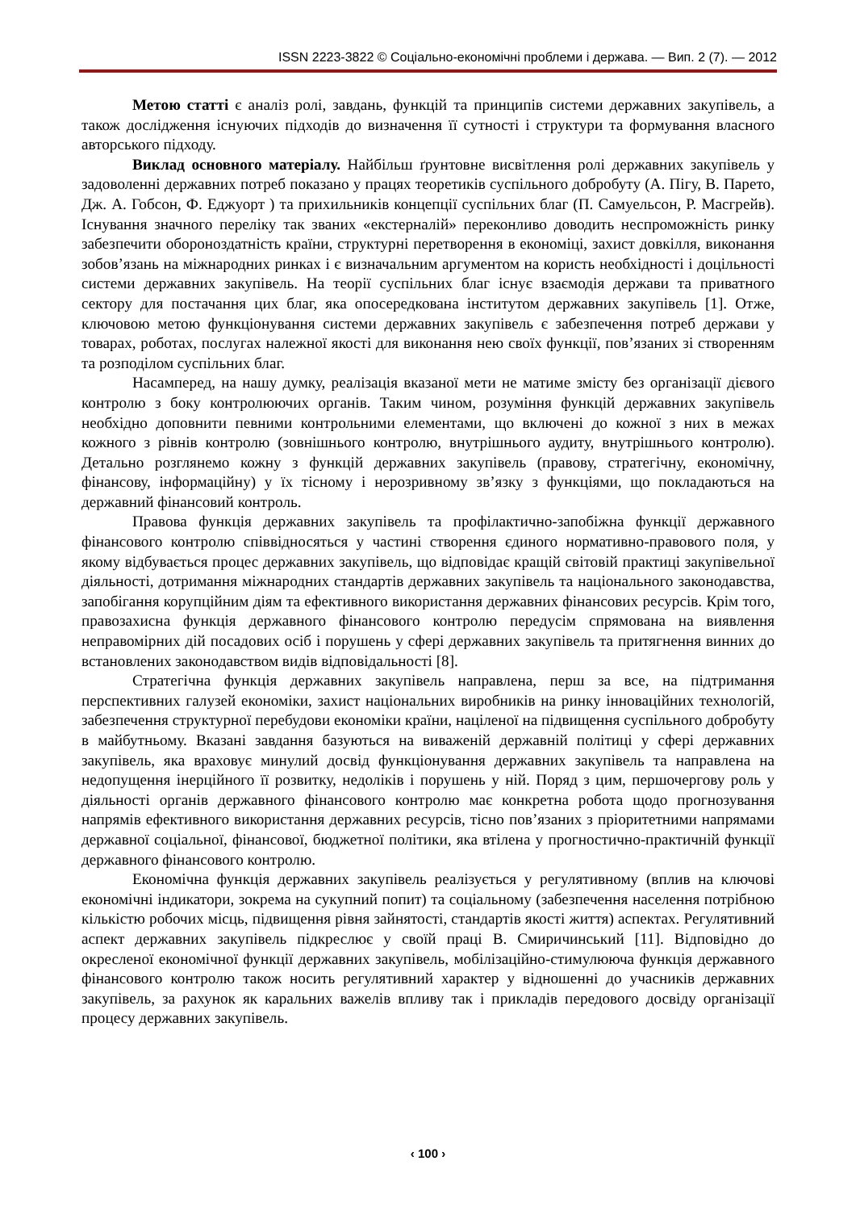ISSN 2223-3822 © Соціально-економічні проблеми і держава. — Вип. 2 (7). — 2012
Метою статті є аналіз ролі, завдань, функцій та принципів системи державних закупівель, а також дослідження існуючих підходів до визначення її сутності і структури та формування власного авторського підходу.
Виклад основного матеріалу. Найбільш ґрунтовне висвітлення ролі державних закупівель у задоволенні державних потреб показано у працях теоретиків суспільного добробуту (А. Пігу, В. Парето, Дж. А. Гобсон, Ф. Еджуорт ) та прихильників концепції суспільних благ (П. Самуельсон, Р. Масгрейв). Існування значного переліку так званих «екстерналій» переконливо доводить неспроможність ринку забезпечити обороноздатність країни, структурні перетворення в економіці, захист довкілля, виконання зобов’язань на міжнародних ринках і є визначальним аргументом на користь необхідності і доцільності системи державних закупівель. На теорії суспільних благ існує взаємодія держави та приватного сектору для постачання цих благ, яка опосередкована інститутом державних закупівель [1]. Отже, ключовою метою функціонування системи державних закупівель є забезпечення потреб держави у товарах, роботах, послугах належної якості для виконання нею своїх функції, пов’язаних зі створенням та розподілом суспільних благ.
Насамперед, на нашу думку, реалізація вказаної мети не матиме змісту без організації дієвого контролю з боку контролюючих органів. Таким чином, розуміння функцій державних закупівель необхідно доповнити певними контрольними елементами, що включені до кожної з них в межах кожного з рівнів контролю (зовнішнього контролю, внутрішнього аудиту, внутрішнього контролю). Детально розглянемо кожну з функцій державних закупівель (правову, стратегічну, економічну, фінансову, інформаційну) у їх тісному і нерозривному зв’язку з функціями, що покладаються на державний фінансовий контроль.
Правова функція державних закупівель та профілактично-запобіжна функції державного фінансового контролю співвідносяться у частині створення єдиного нормативно-правового поля, у якому відбувається процес державних закупівель, що відповідає кращій світовій практиці закупівельної діяльності, дотримання міжнародних стандартів державних закупівель та національного законодавства, запобігання корупційним діям та ефективного використання державних фінансових ресурсів. Крім того, правозахисна функція державного фінансового контролю передусім спрямована на виявлення неправомірних дій посадових осіб і порушень у сфері державних закупівель та притягнення винних до встановлених законодавством видів відповідальності [8].
Стратегічна функція державних закупівель направлена, перш за все, на підтримання перспективних галузей економіки, захист національних виробників на ринку інноваційних технологій, забезпечення структурної перебудови економіки країни, націленої на підвищення суспільного добробуту в майбутньому. Вказані завдання базуються на виваженій державній політиці у сфері державних закупівель, яка враховує минулий досвід функціонування державних закупівель та направлена на недопущення інерційного її розвитку, недоліків і порушень у ній. Поряд з цим, першочергову роль у діяльності органів державного фінансового контролю має конкретна робота щодо прогнозування напрямів ефективного використання державних ресурсів, тісно пов’язаних з пріоритетними напрямами державної соціальної, фінансової, бюджетної політики, яка втілена у прогностично-практичній функції державного фінансового контролю.
Економічна функція державних закупівель реалізується у регулятивному (вплив на ключові економічні індикатори, зокрема на сукупний попит) та соціальному (забезпечення населення потрібною кількістю робочих місць, підвищення рівня зайнятості, стандартів якості життя) аспектах. Регулятивний аспект державних закупівель підкреслює у своїй праці В. Смиричинський [11]. Відповідно до окресленої економічної функції державних закупівель, мобілізаційно-стимулююча функція державного фінансового контролю також носить регулятивний характер у відношенні до учасників державних закупівель, за рахунок як каральних важелів впливу так і прикладів передового досвіду організації процесу державних закупівель.
‹ 100 ›